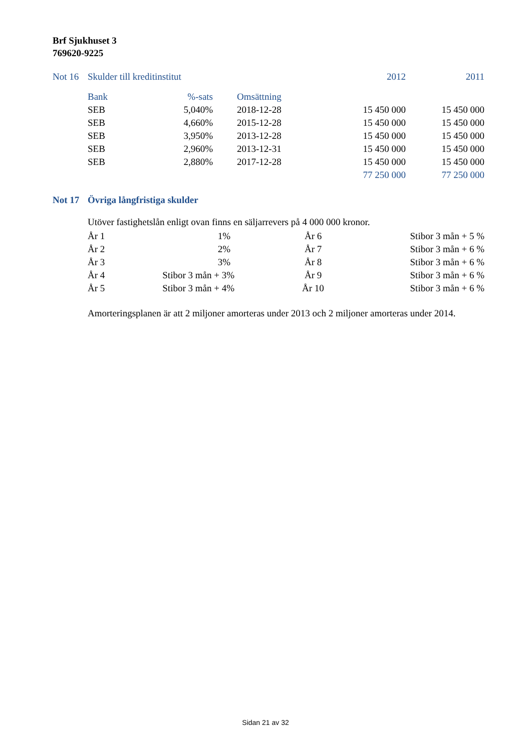Brf Sjukhuset 3
769620-9225
| Not 16 | Skulder till kreditinstitut | | | 2012 | 2011 |
| | Bank | %-sats | Omsättning | | |
| | SEB | 5,040% | 2018-12-28 | 15 450 000 | 15 450 000 |
| | SEB | 4,660% | 2015-12-28 | 15 450 000 | 15 450 000 |
| | SEB | 3,950% | 2013-12-28 | 15 450 000 | 15 450 000 |
| | SEB | 2,960% | 2013-12-31 | 15 450 000 | 15 450 000 |
| | SEB | 2,880% | 2017-12-28 | 15 450 000 | 15 450 000 |
| | | | | 77 250 000 | 77 250 000 |
Not 17 Övriga långfristiga skulder
Utöver fastighetslån enligt ovan finns en säljarrevers på 4 000 000 kronor.
| År 1 | 1% | År 6 | Stibor 3 mån + 5 % |
| År 2 | 2% | År 7 | Stibor 3 mån + 6 % |
| År 3 | 3% | År 8 | Stibor 3 mån + 6 % |
| År 4 | Stibor 3 mån + 3% | År 9 | Stibor 3 mån + 6 % |
| År 5 | Stibor 3 mån + 4% | År 10 | Stibor 3 mån + 6 % |
Amorteringsplanen är att 2 miljoner amorteras under 2013 och 2 miljoner amorteras under 2014.
Sidan 21 av 32